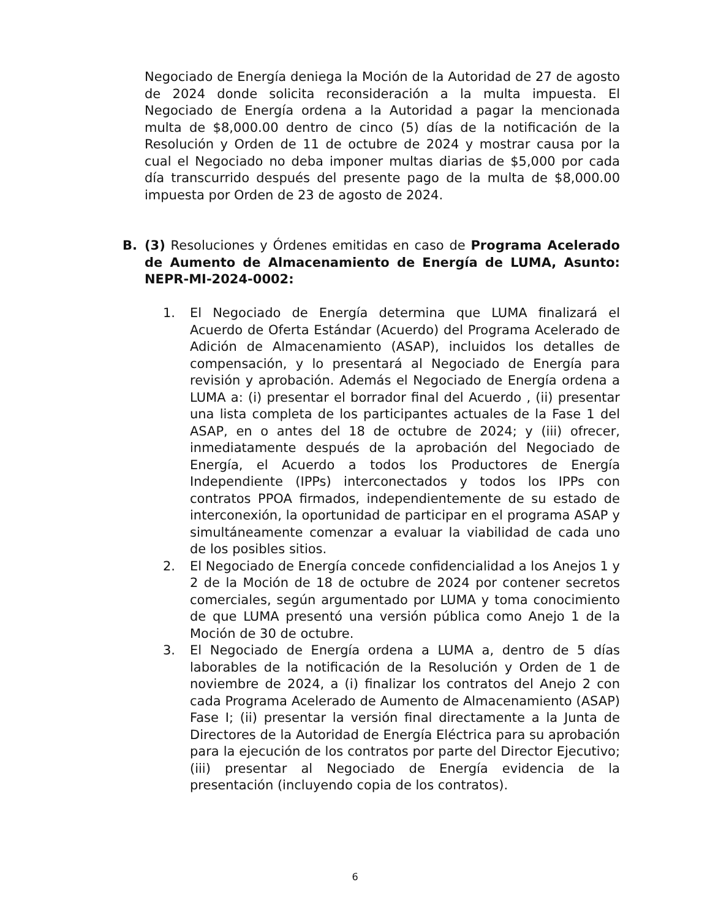Negociado de Energía deniega la Moción de la Autoridad de 27 de agosto de 2024 donde solicita reconsideración a la multa impuesta. El Negociado de Energía ordena a la Autoridad a pagar la mencionada multa de $8,000.00 dentro de cinco (5) días de la notificación de la Resolución y Orden de 11 de octubre de 2024 y mostrar causa por la cual el Negociado no deba imponer multas diarias de $5,000 por cada día transcurrido después del presente pago de la multa de $8,000.00 impuesta por Orden de 23 de agosto de 2024.
B. (3) Resoluciones y Órdenes emitidas en caso de Programa Acelerado de Aumento de Almacenamiento de Energía de LUMA, Asunto: NEPR-MI-2024-0002:
1. El Negociado de Energía determina que LUMA finalizará el Acuerdo de Oferta Estándar (Acuerdo) del Programa Acelerado de Adición de Almacenamiento (ASAP), incluidos los detalles de compensación, y lo presentará al Negociado de Energía para revisión y aprobación. Además el Negociado de Energía ordena a LUMA a: (i) presentar el borrador final del Acuerdo , (ii) presentar una lista completa de los participantes actuales de la Fase 1 del ASAP, en o antes del 18 de octubre de 2024; y (iii) ofrecer, inmediatamente después de la aprobación del Negociado de Energía, el Acuerdo a todos los Productores de Energía Independiente (IPPs) interconectados y todos los IPPs con contratos PPOA firmados, independientemente de su estado de interconexión, la oportunidad de participar en el programa ASAP y simultáneamente comenzar a evaluar la viabilidad de cada uno de los posibles sitios.
2. El Negociado de Energía concede confidencialidad a los Anejos 1 y 2 de la Moción de 18 de octubre de 2024 por contener secretos comerciales, según argumentado por LUMA y toma conocimiento de que LUMA presentó una versión pública como Anejo 1 de la Moción de 30 de octubre.
3. El Negociado de Energía ordena a LUMA a, dentro de 5 días laborables de la notificación de la Resolución y Orden de 1 de noviembre de 2024, a (i) finalizar los contratos del Anejo 2 con cada Programa Acelerado de Aumento de Almacenamiento (ASAP) Fase I; (ii) presentar la versión final directamente a la Junta de Directores de la Autoridad de Energía Eléctrica para su aprobación para la ejecución de los contratos por parte del Director Ejecutivo; (iii) presentar al Negociado de Energía evidencia de la presentación (incluyendo copia de los contratos).
6